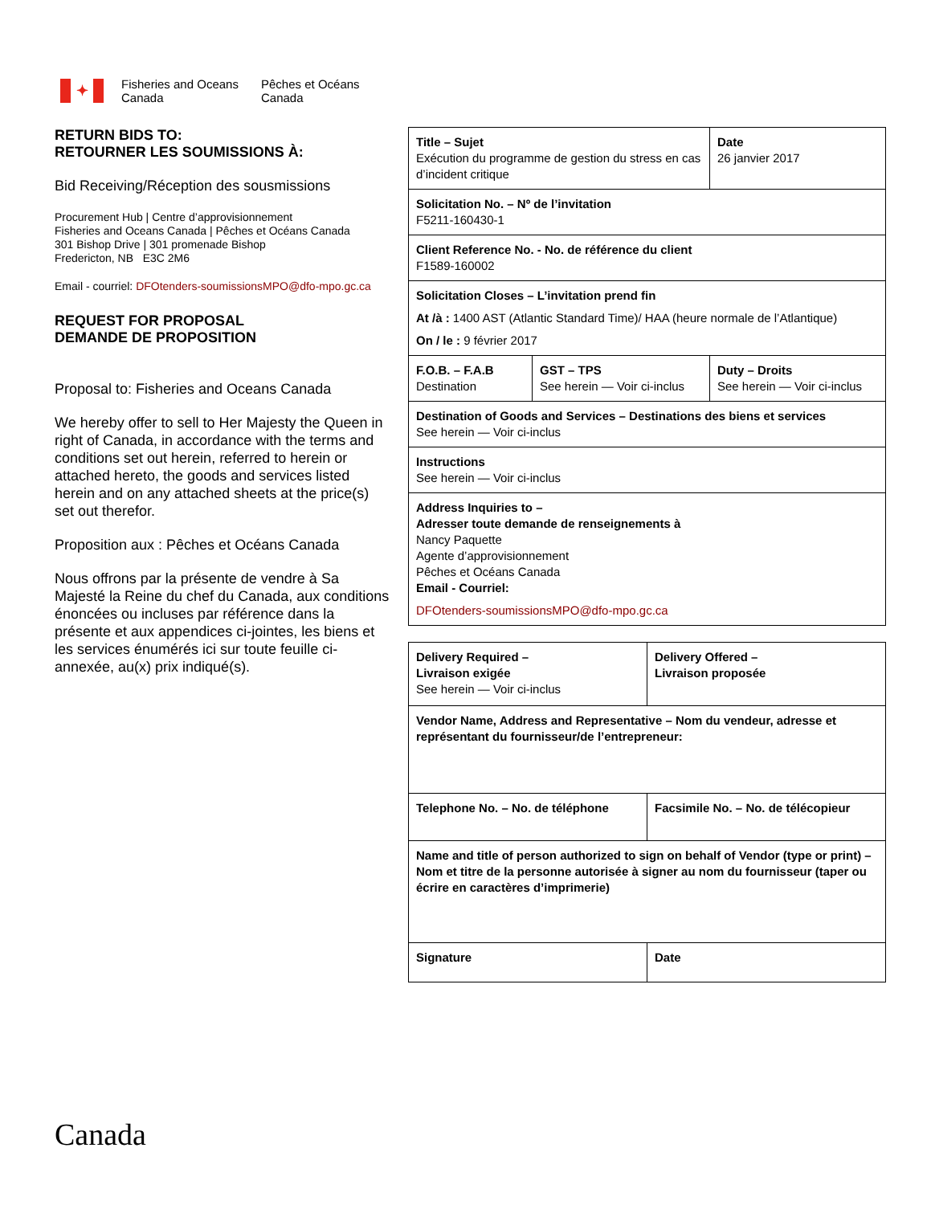✦
Fisheries and Oceans
Canada
Pêches et Océans
Canada
RETURN BIDS TO:
RETOURNER LES SOUMISSIONS À:
Bid Receiving/Réception des sousmissions
Procurement Hub | Centre d’approvisionnement
Fisheries and Oceans Canada | Pêches et Océans Canada
301 Bishop Drive | 301 promenade Bishop
Fredericton, NB E3C 2M6
Email - courriel: DFOtenders-soumissionsMPO@dfo-mpo.gc.ca
REQUEST FOR PROPOSAL
DEMANDE DE PROPOSITION
Proposal to: Fisheries and Oceans Canada
We hereby offer to sell to Her Majesty the Queen in right of Canada, in accordance with the terms and conditions set out herein, referred to herein or attached hereto, the goods and services listed herein and on any attached sheets at the price(s) set out therefor.
Proposition aux : Pêches et Océans Canada
Nous offrons par la présente de vendre à Sa Majesté la Reine du chef du Canada, aux conditions énoncées ou incluses par référence dans la présente et aux appendices ci-jointes, les biens et les services énumérés ici sur toute feuille ci-annexée, au(x) prix indiqué(s).
| Title – Sujet Exécution du programme de gestion du stress en cas d’incident critique | | Date 26 janvier 2017 |
| Solicitation No. – Nº de l’invitation F5211-160430-1 | | |
| Client Reference No. - No. de référence du client F1589-160002 | | |
| Solicitation Closes – L’invitation prend fin At /à : 1400 AST (Atlantic Standard Time)/ HAA (heure normale de l’Atlantique) On / le : 9 février 2017 | | |
| F.O.B. – F.A.B Destination | GST – TPS See herein — Voir ci-inclus | Duty – Droits See herein — Voir ci-inclus |
| Destination of Goods and Services – Destinations des biens et services See herein — Voir ci-inclus | | |
| Instructions See herein — Voir ci-inclus | | |
| Address Inquiries to – Adresser toute demande de renseignements à Nancy Paquette Agente d’approvisionnement Pêches et Océans Canada Email - Courriel: DFOtenders-soumissionsMPO@dfo-mpo.gc.ca | | |
| Delivery Required – Livraison exigée See herein — Voir ci-inclus | Delivery Offered – Livraison proposée |
| Vendor Name, Address and Representative – Nom du vendeur, adresse et représentant du fournisseur/de l’entrepreneur: | |
| Telephone No. – No. de téléphone | Facsimile No. – No. de télécopieur |
| Name and title of person authorized to sign on behalf of Vendor (type or print) – Nom et titre de la personne autorisée à signer au nom du fournisseur (taper ou écrire en caractères d’imprimerie) | |
| Signature | Date |
Canada